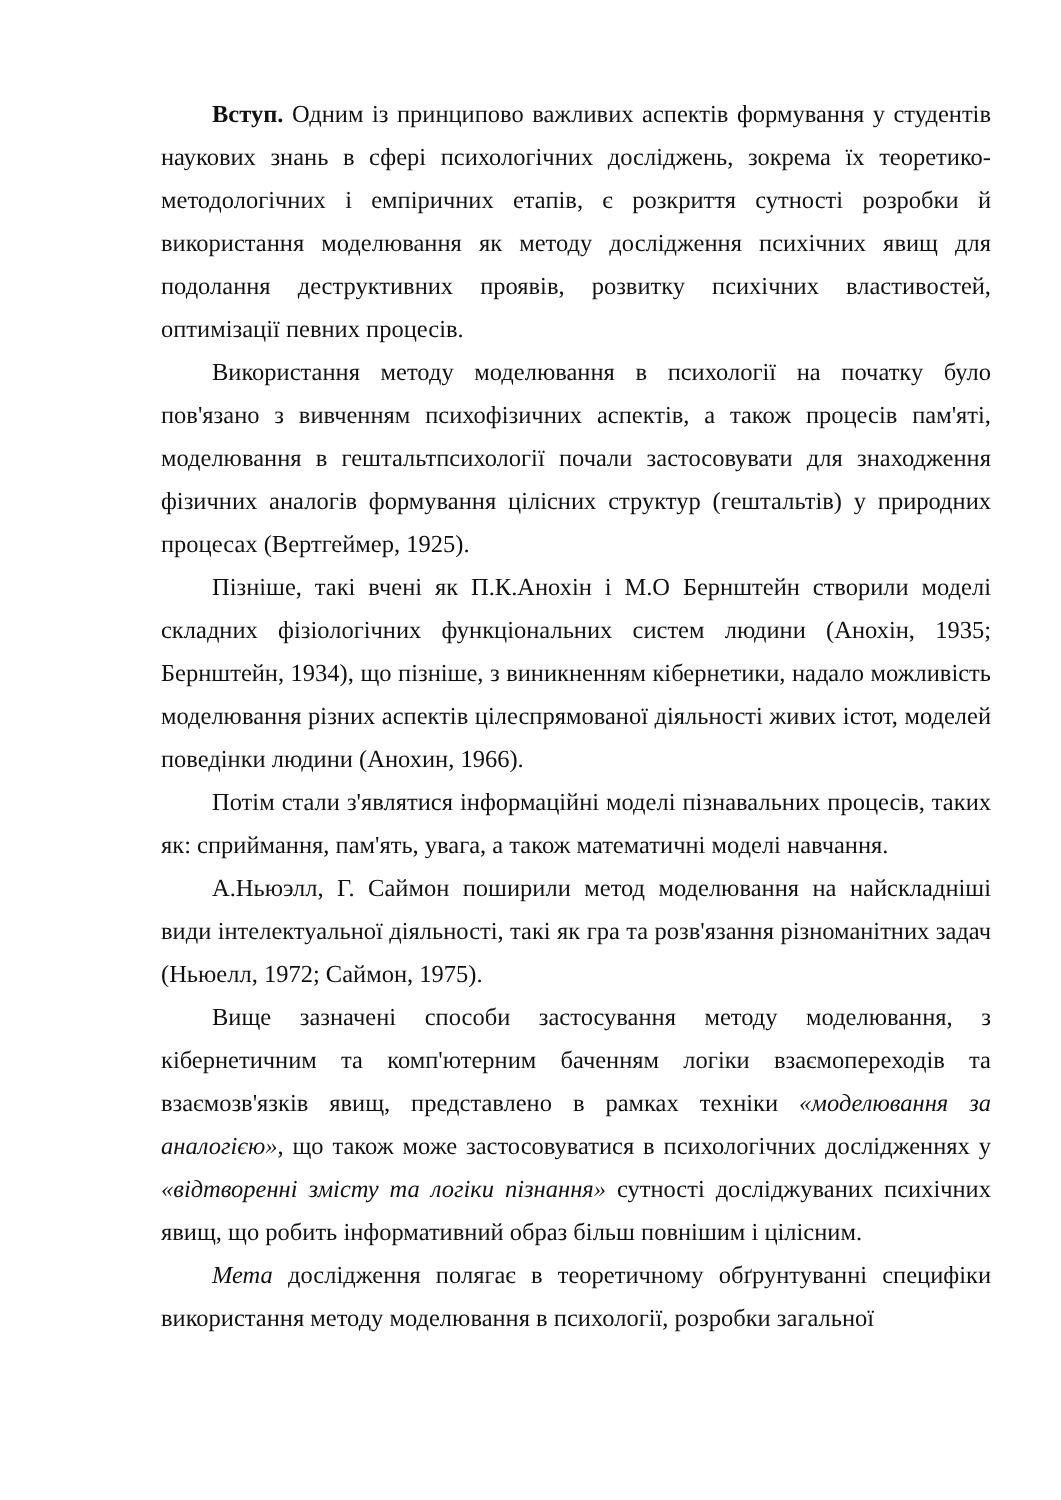Вступ. Одним із принципово важливих аспектів формування у студентів наукових знань в сфері психологічних досліджень, зокрема їх теоретико-методологічних і емпіричних етапів, є розкриття сутності розробки й використання моделювання як методу дослідження психічних явищ для подолання деструктивних проявів, розвитку психічних властивостей, оптимізації певних процесів.
Використання методу моделювання в психології на початку було пов'язано з вивченням психофізичних аспектів, а також процесів пам'яті, моделювання в гештальтпсихології почали застосовувати для знаходження фізичних аналогів формування цілісних структур (гештальтів) у природних процесах (Вертгеймер, 1925).
Пізніше, такі вчені як П.К.Анохін і М.О Бернштейн створили моделі складних фізіологічних функціональних систем людини (Анохін, 1935; Бернштейн, 1934), що пізніше, з виникненням кібернетики, надало можливість моделювання різних аспектів цілеспрямованої діяльності живих істот, моделей поведінки людини (Анохин, 1966).
Потім стали з'являтися інформаційні моделі пізнавальних процесів, таких як: сприймання, пам'ять, увага, а також математичні моделі навчання.
А.Ньюэлл, Г. Саймон поширили метод моделювання на найскладніші види інтелектуальної діяльності, такі як гра та розв'язання різноманітних задач (Ньюелл, 1972; Саймон, 1975).
Вище зазначені способи застосування методу моделювання, з кібернетичним та комп'ютерним баченням логіки взаємопереходів та взаємозв'язків явищ, представлено в рамках техніки «моделювання за аналогією», що також може застосовуватися в психологічних дослідженнях у «відтворенні змісту та логіки пізнання» сутності досліджуваних психічних явищ, що робить інформативний образ більш повнішим і цілісним.
Мета дослідження полягає в теоретичному обґрунтуванні специфіки використання методу моделювання в психології, розробки загальної